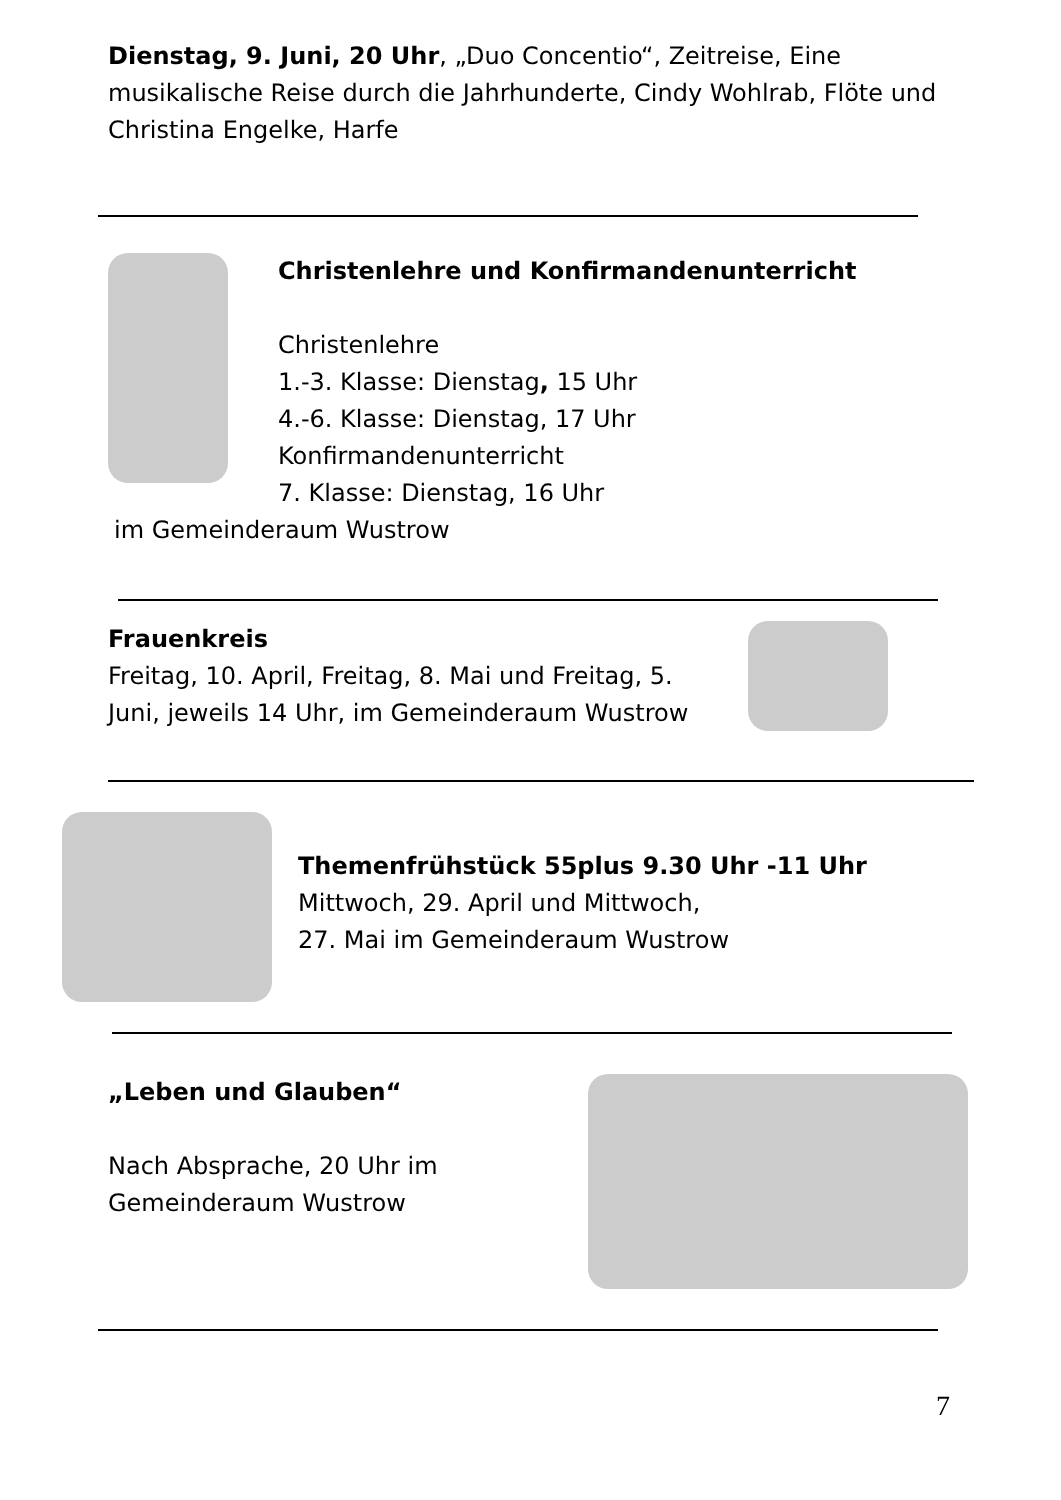Dienstag, 9. Juni, 20 Uhr, „Duo Concentio“, Zeitreise, Eine musikalische Reise durch die Jahrhunderte, Cindy Wohlrab, Flöte und Christina Engelke, Harfe
Christenlehre und Konfirmandenunterricht
Christenlehre
1.-3. Klasse: Dienstag, 15 Uhr
4.-6. Klasse: Dienstag, 17 Uhr
Konfirmandenunterricht
7. Klasse: Dienstag, 16 Uhr
im Gemeinderaum Wustrow
Frauenkreis
Freitag, 10. April, Freitag, 8. Mai und Freitag, 5. Juni, jeweils 14 Uhr, im Gemeinderaum Wustrow
Themenfrühstück 55plus 9.30 Uhr -11 Uhr
Mittwoch, 29. April und Mittwoch,
27. Mai im Gemeinderaum Wustrow
„Leben und Glauben“
Nach Absprache, 20 Uhr im Gemeinderaum Wustrow
7